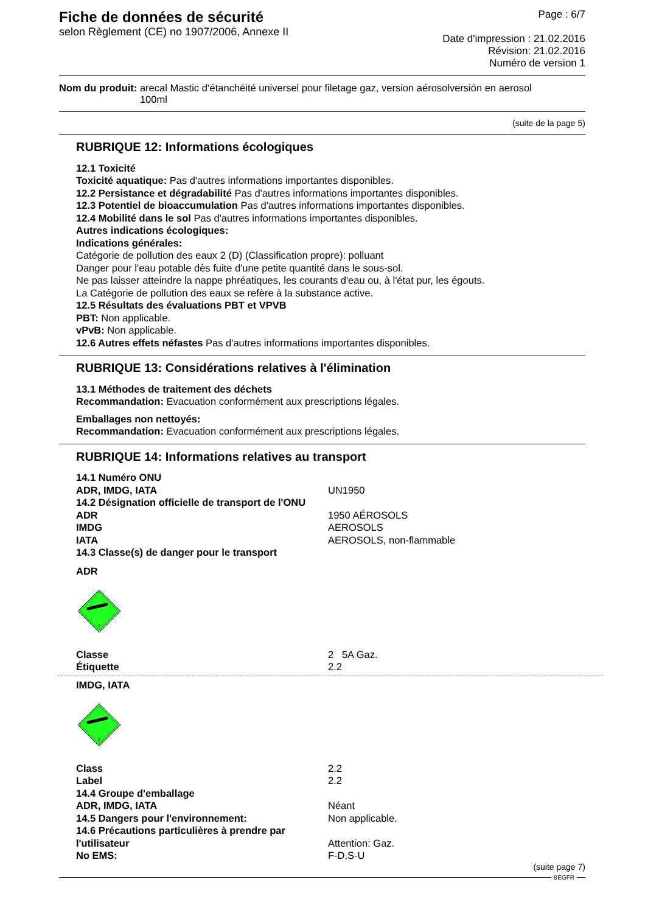Fiche de données de sécurité
selon Règlement (CE) no 1907/2006, Annexe II
Page : 6/7
Date d'impression : 21.02.2016
Révision: 21.02.2016
Numéro de version 1
Nom du produit: arecal Mastic d‘étanchéité universel pour filetage gaz, version aérosolversión en aerosol
100ml
(suite de la page 5)
RUBRIQUE 12: Informations écologiques
12.1 Toxicité
Toxicité aquatique: Pas d'autres informations importantes disponibles.
12.2 Persistance et dégradabilité Pas d'autres informations importantes disponibles.
12.3 Potentiel de bioaccumulation Pas d'autres informations importantes disponibles.
12.4 Mobilité dans le sol Pas d'autres informations importantes disponibles.
Autres indications écologiques:
Indications générales:
Catégorie de pollution des eaux 2 (D) (Classification propre): polluant
Danger pour l'eau potable dès fuite d'une petite quantité dans le sous-sol.
Ne pas laisser atteindre la nappe phréatiques, les courants d'eau ou, à l'état pur, les égouts.
La Catégorie de pollution des eaux se refère à la substance active.
12.5 Résultats des évaluations PBT et VPVB
PBT: Non applicable.
vPvB: Non applicable.
12.6 Autres effets néfastes Pas d'autres informations importantes disponibles.
RUBRIQUE 13: Considérations relatives à l'élimination
13.1 Méthodes de traitement des déchets
Recommandation: Evacuation conformément aux prescriptions légales.
Emballages non nettoyés:
Recommandation: Evacuation conformément aux prescriptions légales.
RUBRIQUE 14: Informations relatives au transport
| 14.1 Numéro ONU | |
| ADR, IMDG, IATA | UN1950 |
| 14.2 Désignation officielle de transport de l'ONU | |
| ADR | 1950 AÉROSOLS |
| IMDG | AEROSOLS |
| IATA | AEROSOLS, non-flammable |
| 14.3 Classe(s) de danger pour le transport | |
ADR
2
| Classe | 2 5A Gaz. |
| Étiquette | 2.2 |
IMDG, IATA
2
| Class | 2.2 |
| Label | 2.2 |
| 14.4 Groupe d'emballage | |
| ADR, IMDG, IATA | Néant |
| 14.5 Dangers pour l'environnement: | Non applicable. |
| 14.6 Précautions particulières à prendre par l'utilisateur | Attention: Gaz. |
| No EMS: | F-D,S-U |
(suite page 7)
BEGFR